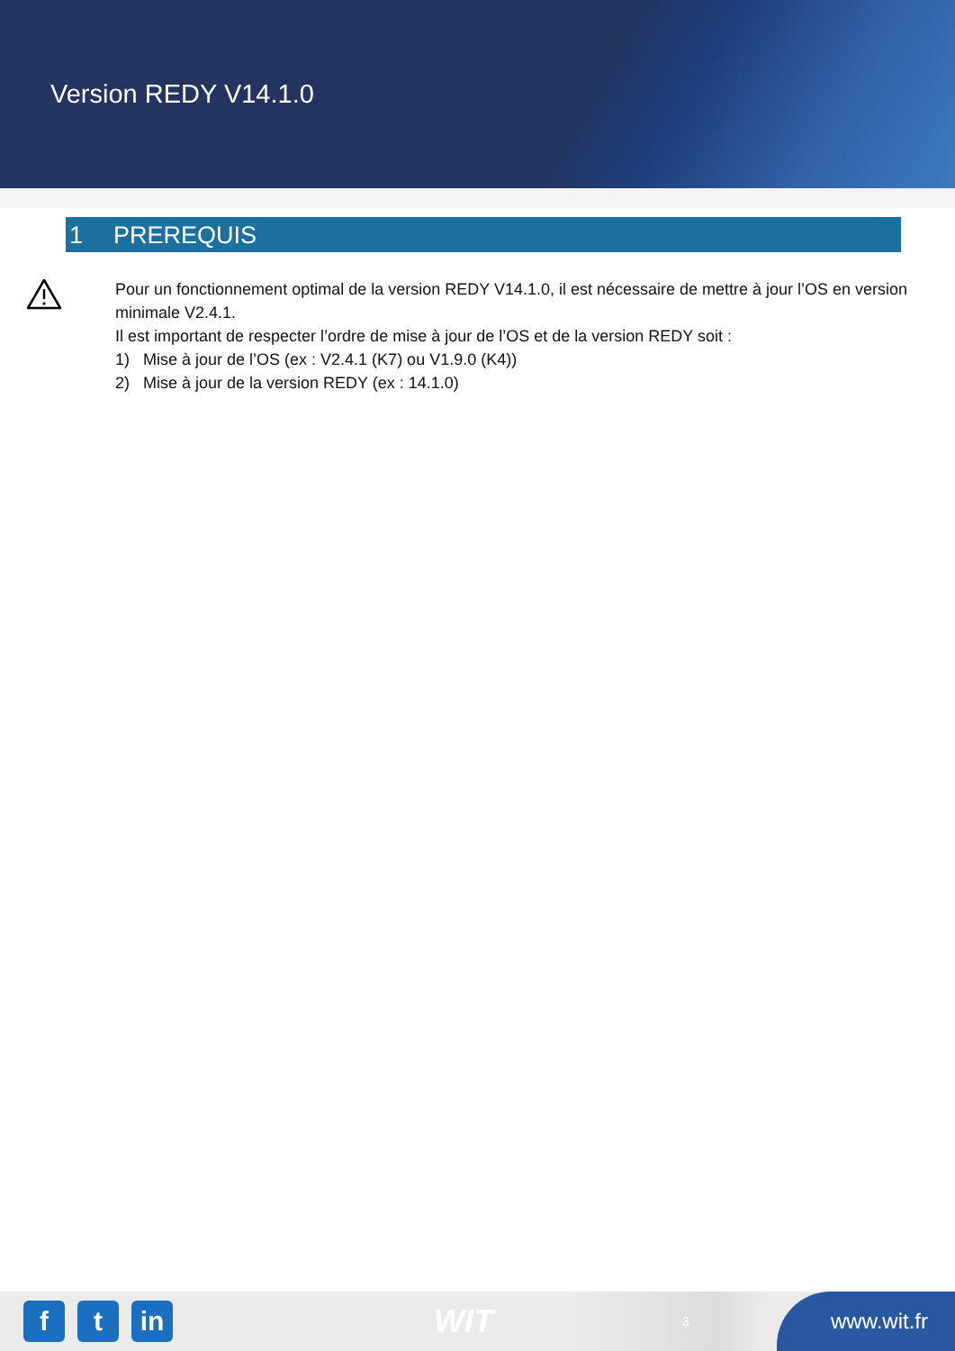Version REDY V14.1.0
1 PREREQUIS
Pour un fonctionnement optimal de la version REDY V14.1.0, il est nécessaire de mettre à jour l’OS en version minimale V2.4.1.
Il est important de respecter l’ordre de mise à jour de l’OS et de la version REDY soit :
1) Mise à jour de l’OS (ex : V2.4.1 (K7) ou V1.9.0 (K4))
2) Mise à jour de la version REDY (ex : 14.1.0)
f t in
WIT
3
www.wit.fr